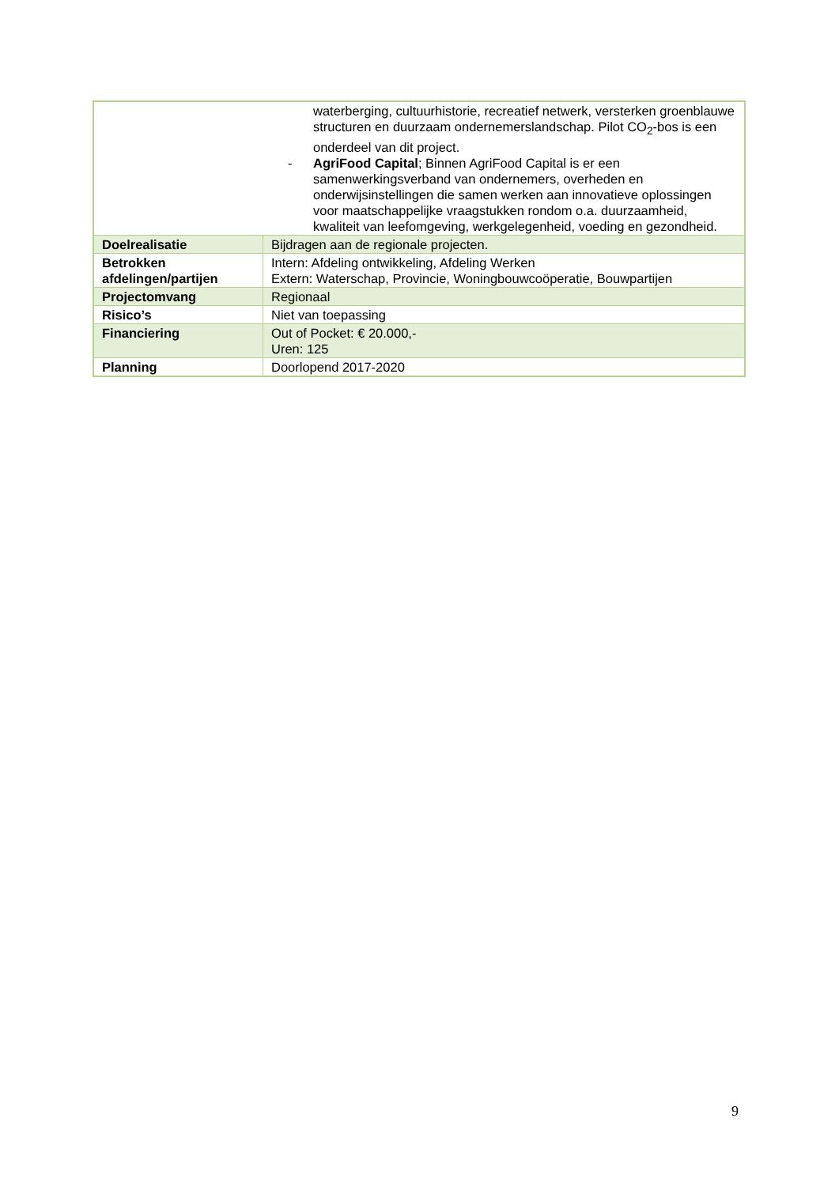| waterberging, cultuurhistorie, recreatief netwerk, versterken groenblauwe structuren en duurzaam ondernemerslandschap. Pilot CO<sub>2</sub>-bos is een onderdeel van dit project. - AgriFood Capital ; Binnen AgriFood Capital is er een samenwerkingsverband van ondernemers, overheden en onderwijsinstellingen die samen werken aan innovatieve oplossingen voor maatschappelijke vraagstukken rondom o.a. duurzaamheid, kwaliteit van leefomgeving, werkgelegenheid, voeding en gezondheid. | |
| Doelrealisatie | Bijdragen aan de regionale projecten. |
| Betrokken afdelingen/partijen | Intern: Afdeling ontwikkeling, Afdeling Werken Extern: Waterschap, Provincie, Woningbouwcoöperatie, Bouwpartijen |
| Projectomvang | Regionaal |
| Risico’s | Niet van toepassing |
| Financiering | Out of Pocket: € 20.000,- Uren: 125 |
| Planning | Doorlopend 2017-2020 |
9